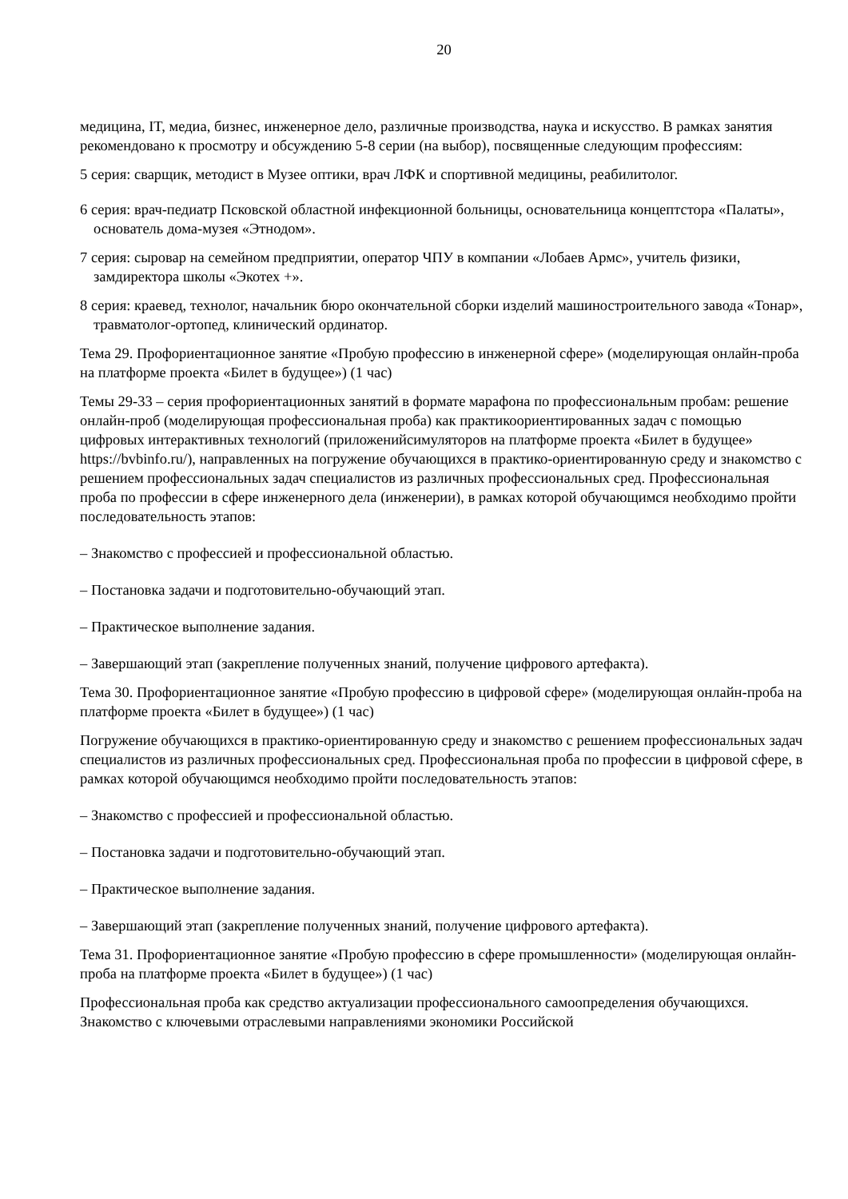20
медицина, IT, медиа, бизнес, инженерное дело, различные производства, наука и искусство. В рамках занятия рекомендовано к просмотру и обсуждению 5-8 серии (на выбор), посвященные следующим профессиям:
5 серия: сварщик, методист в Музее оптики, врач ЛФК и спортивной медицины, реабилитолог.
6 серия: врач-педиатр Псковской областной инфекционной больницы, основательница концептстора «Палаты», основатель дома-музея «Этнодом».
7 серия: сыровар на семейном предприятии, оператор ЧПУ в компании «Лобаев Армс», учитель физики, замдиректора школы «Экотех +».
8 серия: краевед, технолог, начальник бюро окончательной сборки изделий машиностроительного завода «Тонар», травматолог-ортопед, клинический ординатор.
Тема 29. Профориентационное занятие «Пробую профессию в инженерной сфере» (моделирующая онлайн-проба на платформе проекта «Билет в будущее») (1 час)
Темы 29-33 – серия профориентационных занятий в формате марафона по профессиональным пробам: решение онлайн-проб (моделирующая профессиональная проба) как практикоориентированных задач с помощью цифровых интерактивных технологий (приложенийсимуляторов на платформе проекта «Билет в будущее» https://bvbinfo.ru/), направленных на погружение обучающихся в практико-ориентированную среду и знакомство с решением профессиональных задач специалистов из различных профессиональных сред. Профессиональная проба по профессии в сфере инженерного дела (инженерии), в рамках которой обучающимся необходимо пройти последовательность этапов:
– Знакомство с профессией и профессиональной областью.
– Постановка задачи и подготовительно-обучающий этап.
– Практическое выполнение задания.
– Завершающий этап (закрепление полученных знаний, получение цифрового артефакта).
Тема 30. Профориентационное занятие «Пробую профессию в цифровой сфере» (моделирующая онлайн-проба на платформе проекта «Билет в будущее») (1 час)
Погружение обучающихся в практико-ориентированную среду и знакомство с решением профессиональных задач специалистов из различных профессиональных сред. Профессиональная проба по профессии в цифровой сфере, в рамках которой обучающимся необходимо пройти последовательность этапов:
– Знакомство с профессией и профессиональной областью.
– Постановка задачи и подготовительно-обучающий этап.
– Практическое выполнение задания.
– Завершающий этап (закрепление полученных знаний, получение цифрового артефакта).
Тема 31. Профориентационное занятие «Пробую профессию в сфере промышленности» (моделирующая онлайн-проба на платформе проекта «Билет в будущее») (1 час)
Профессиональная проба как средство актуализации профессионального самоопределения обучающихся. Знакомство с ключевыми отраслевыми направлениями экономики Российской